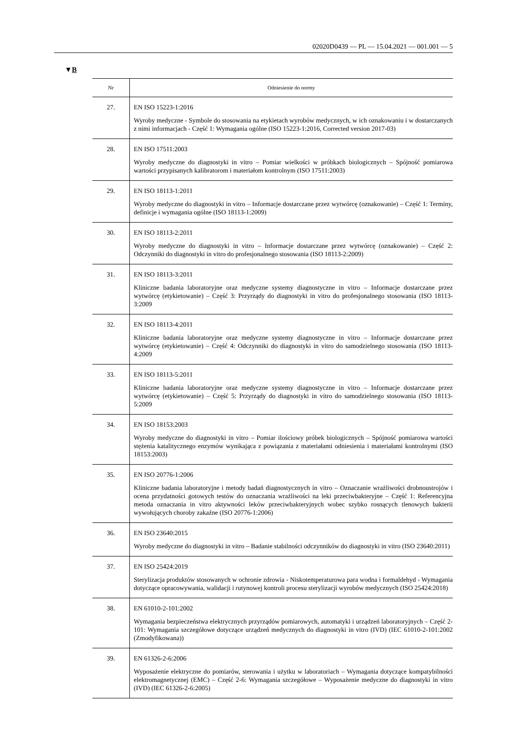02020D0439 — PL — 15.04.2021 — 001.001 — 5
▼B
| Nr | Odniesienie do normy |
| --- | --- |
| 27. | EN ISO 15223-1:2016 Wyroby medyczne - Symbole do stosowania na etykietach wyrobów medycznych, w ich oznakowaniu i w dostarczanych z nimi informacjach - Część 1: Wymagania ogólne (ISO 15223-1:2016, Corrected version 2017-03) |
| 28. | EN ISO 17511:2003 Wyroby medyczne do diagnostyki in vitro – Pomiar wielkości w próbkach biologicznych – Spójność pomiarowa wartości przypisanych kalibratorom i materiałom kontrolnym (ISO 17511:2003) |
| 29. | EN ISO 18113-1:2011 Wyroby medyczne do diagnostyki in vitro – Informacje dostarczane przez wytwórcę (oznakowanie) – Część 1: Terminy, definicje i wymagania ogólne (ISO 18113-1:2009) |
| 30. | EN ISO 18113-2:2011 Wyroby medyczne do diagnostyki in vitro – Informacje dostarczane przez wytwórcę (oznakowanie) – Część 2: Odczynniki do diagnostyki in vitro do profesjonalnego stosowania (ISO 18113-2:2009) |
| 31. | EN ISO 18113-3:2011 Kliniczne badania laboratoryjne oraz medyczne systemy diagnostyczne in vitro – Informacje dostarczane przez wytwórcę (etykietowanie) – Część 3: Przyrządy do diagnostyki in vitro do profesjonalnego stosowania (ISO 18113-3:2009 |
| 32. | EN ISO 18113-4:2011 Kliniczne badania laboratoryjne oraz medyczne systemy diagnostyczne in vitro – Informacje dostarczane przez wytwórcę (etykietowanie) – Część 4: Odczynniki do diagnostyki in vitro do samodzielnego stosowania (ISO 18113-4:2009 |
| 33. | EN ISO 18113-5:2011 Kliniczne badania laboratoryjne oraz medyczne systemy diagnostyczne in vitro – Informacje dostarczane przez wytwórcę (etykietowanie) – Część 5: Przyrządy do diagnostyki in vitro do samodzielnego stosowania (ISO 18113-5:2009 |
| 34. | EN ISO 18153:2003 Wyroby medyczne do diagnostyki in vitro – Pomiar ilościowy próbek biologicznych – Spójność pomiarowa wartości stężenia katalitycznego enzymów wynikająca z powiązania z materiałami odniesienia i materiałami kontrolnymi (ISO 18153:2003) |
| 35. | EN ISO 20776-1:2006 Kliniczne badania laboratoryjne i metody badań diagnostycznych in vitro – Oznaczanie wrażliwości drobnoustrojów i ocena przydatności gotowych testów do oznaczania wrażliwości na leki przeciwbakteryjne – Część 1: Referencyjna metoda oznaczania in vitro aktywności leków przeciwbakteryjnych wobec szybko rosnących tlenowych bakterii wywołujących choroby zakaźne (ISO 20776-1:2006) |
| 36. | EN ISO 23640:2015 Wyroby medyczne do diagnostyki in vitro – Badanie stabilności odczynników do diagnostyki in vitro (ISO 23640:2011) |
| 37. | EN ISO 25424:2019 Sterylizacja produktów stosowanych w ochronie zdrowia - Niskotemperaturowa para wodna i formaldehyd - Wymagania dotyczące opracowywania, walidacji i rutynowej kontroli procesu sterylizacji wyrobów medycznych (ISO 25424:2018) |
| 38. | EN 61010-2-101:2002 Wymagania bezpieczeństwa elektrycznych przyrządów pomiarowych, automatyki i urządzeń laboratoryjnych – Część 2-101: Wymagania szczegółowe dotyczące urządzeń medycznych do diagnostyki in vitro (IVD) (IEC 61010-2-101:2002 (Zmodyfikowana)) |
| 39. | EN 61326-2-6:2006 Wyposażenie elektryczne do pomiarów, sterowania i użytku w laboratoriach – Wymagania dotyczące kompatybilności elektromagnetycznej (EMC) – Część 2-6: Wymagania szczegółowe – Wyposażenie medyczne do diagnostyki in vitro (IVD) (IEC 61326-2-6:2005) |